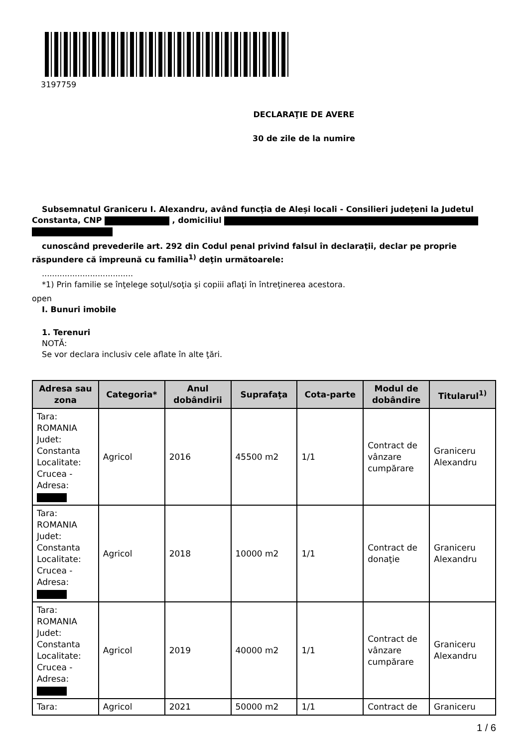3197759
DECLARAŢIE DE AVERE
30 de zile de la numire
Subsemnatul Graniceru I. Alexandru, având funcţia de Aleși locali - Consilieri județeni la Judetul
Constanta, CNP , domiciliul
cunoscând prevederile art. 292 din Codul penal privind falsul în declaraţii, declar pe proprie
răspundere că împreună cu familia<sup>1)</sup> deţin următoarele:
....................................
*1) Prin familie se înţelege soţul/soţia şi copiii aflaţi în întreţinerea acestora.
open
I. Bunuri imobile
1. Terenuri
NOTĂ:
Se vor declara inclusiv cele aflate în alte ţări.
| Adresa sau zona | Categoria* | Anul dobândirii | Suprafaţa | Cota-parte | Modul de dobândire | Titularul<sup>1)</sup> |
| --- | --- | --- | --- | --- | --- | --- |
| Tara: ROMANIA Judet: Constanta Localitate: Crucea - Adresa: | Agricol | 2016 | 45500 m2 | 1/1 | Contract de vânzare cumpărare | Graniceru Alexandru |
| Tara: ROMANIA Judet: Constanta Localitate: Crucea - Adresa: | Agricol | 2018 | 10000 m2 | 1/1 | Contract de donaţie | Graniceru Alexandru |
| Tara: ROMANIA Judet: Constanta Localitate: Crucea - Adresa: | Agricol | 2019 | 40000 m2 | 1/1 | Contract de vânzare cumpărare | Graniceru Alexandru |
| Tara: | Agricol | 2021 | 50000 m2 | 1/1 | Contract de | Graniceru |
1 / 6